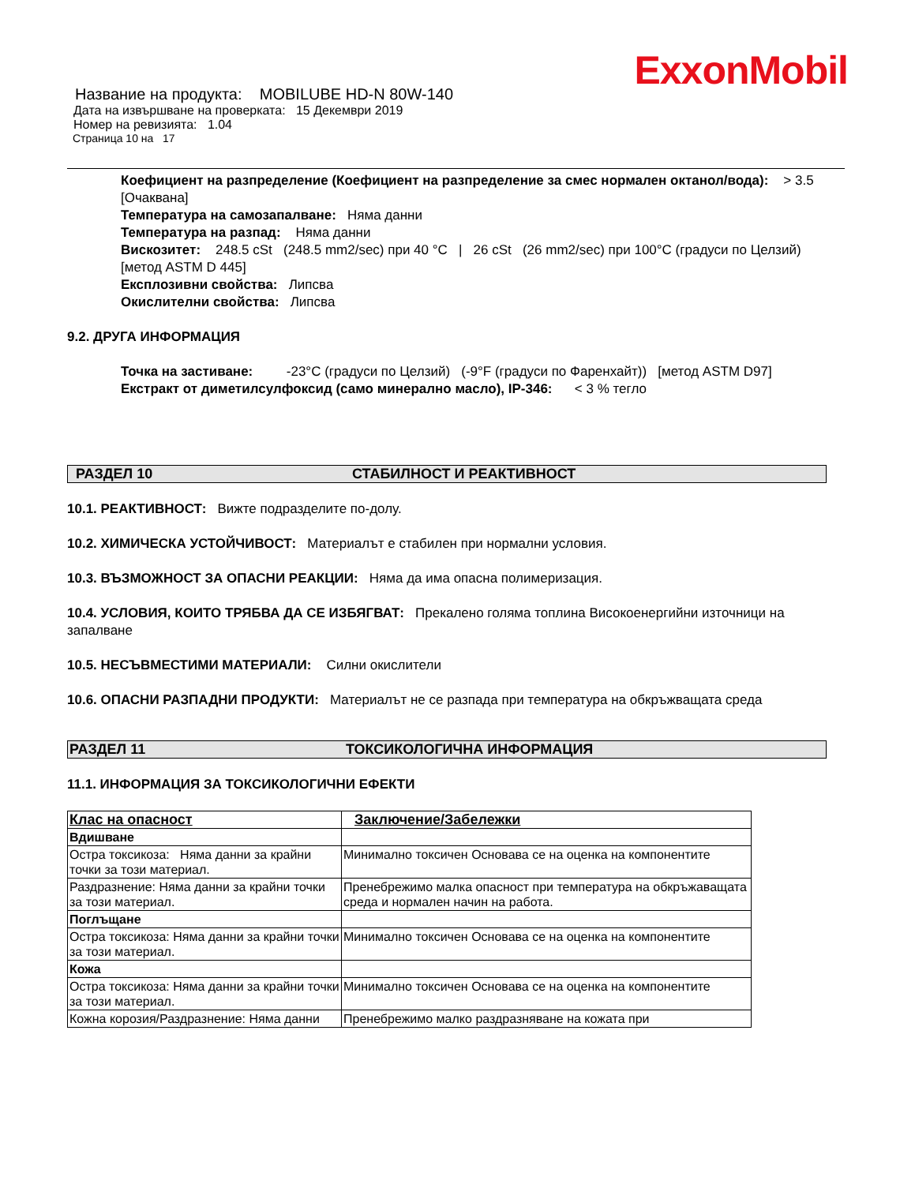ExxonMobil
Название на продукта: MOBILUBE HD-N 80W-140
Дата на извършване на проверката: 15 Декември 2019
Номер на ревизията: 1.04
Страница 10 на 17
Коефициент на разпределение (Коефициент на разпределение за смес нормален октанол/вода): > 3.5 [Очаквана]
Температура на самозапалване: Няма данни
Температура на разпад: Няма данни
Вискозитет: 248.5 cSt (248.5 mm2/sec) при 40 °C | 26 cSt (26 mm2/sec) при 100°C (градуси по Целзий) [метод ASTM D 445]
Експлозивни свойства: Липсва
Окислителни свойства: Липсва
9.2. ДРУГА ИНФОРМАЦИЯ
Точка на застиване: -23°C (градуси по Целзий) (-9°F (градуси по Фаренхайт)) [метод ASTM D97]
Екстракт от диметилсулфоксид (само минерално масло), IP-346: < 3 % тегло
РАЗДЕЛ 10 СТАБИЛНОСТ И РЕАКТИВНОСТ
10.1. РЕАКТИВНОСТ: Вижте подразделите по-долу.
10.2. ХИМИЧЕСКА УСТОЙЧИВОСТ: Материалът е стабилен при нормални условия.
10.3. ВЪЗМОЖНОСТ ЗА ОПАСНИ РЕАКЦИИ: Няма да има опасна полимеризация.
10.4. УСЛОВИЯ, КОИТО ТРЯБВА ДА СЕ ИЗБЯГВАТ: Прекалено голяма топлина Високоенергийни източници на запалване
10.5. НЕСЪВМЕСТИМИ МАТЕРИАЛИ: Силни окислители
10.6. ОПАСНИ РАЗПАДНИ ПРОДУКТИ: Материалът не се разпада при температура на обкръжващата среда
РАЗДЕЛ 11 ТОКСИКОЛОГИЧНА ИНФОРМАЦИЯ
11.1. ИНФОРМАЦИЯ ЗА ТОКСИКОЛОГИЧНИ ЕФЕКТИ
| Клас на опасност | Заключение/Забележки |
| Вдишване | |
| Остра токсикоза: Няма данни за крайни точки за този материал. | Минимално токсичен Основава се на оценка на компонентите |
| Раздразнение: Няма данни за крайни точки за този материал. | Пренебрежимо малка опасност при температура на обкръжаващата среда и нормален начин на работа. |
| Поглъщане | |
| Остра токсикоза: Няма данни за крайни точки за този материал. | Минимално токсичен Основава се на оценка на компонентите |
| Кожа | |
| Остра токсикоза: Няма данни за крайни точки за този материал. | Минимално токсичен Основава се на оценка на компонентите |
| Кожна корозия/Раздразнение: Няма данни | Пренебрежимо малко раздразняване на кожата при |